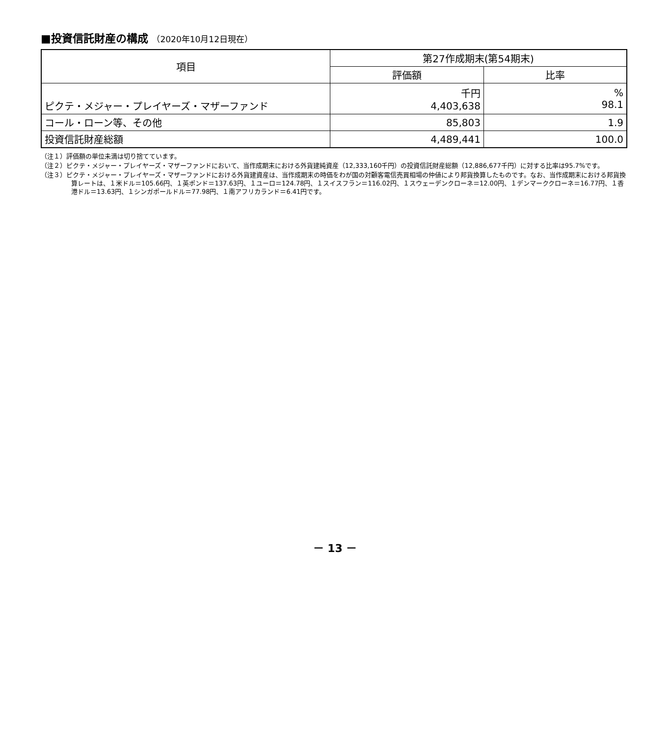■投資信託財産の構成 （2020年10月12日現在）
| 項目 | 第27作成期末(第54期末) | |
| --- | --- | --- |
| | 評価額 | 比率 |
| ピクテ・メジャー・プレイヤーズ・マザーファンド | 千円 4,403,638 | % 98.1 |
| コール・ローン等、その他 | 85,803 | 1.9 |
| 投資信託財産総額 | 4,489,441 | 100.0 |
（注１）評価額の単位未満は切り捨てています。
（注２）ピクテ・メジャー・プレイヤーズ・マザーファンドにおいて、当作成期末における外貨建純資産（12,333,160千円）の投資信託財産総額（12,886,677千円）に対する比率は95.7%です。
（注３）ピクテ・メジャー・プレイヤーズ・マザーファンドにおける外貨建資産は、当作成期末の時価をわが国の対顧客電信売買相場の仲値により邦貨換算したものです。なお、当作成期末における邦貨換算レートは、１米ドル＝105.66円、１英ポンド＝137.63円、１ユーロ＝124.78円、１スイスフラン＝116.02円、１スウェーデンクローネ＝12.00円、１デンマーククローネ＝16.77円、１香港ドル＝13.63円、１シンガポールドル＝77.98円、１南アフリカランド＝6.41円です。
－ 13 －